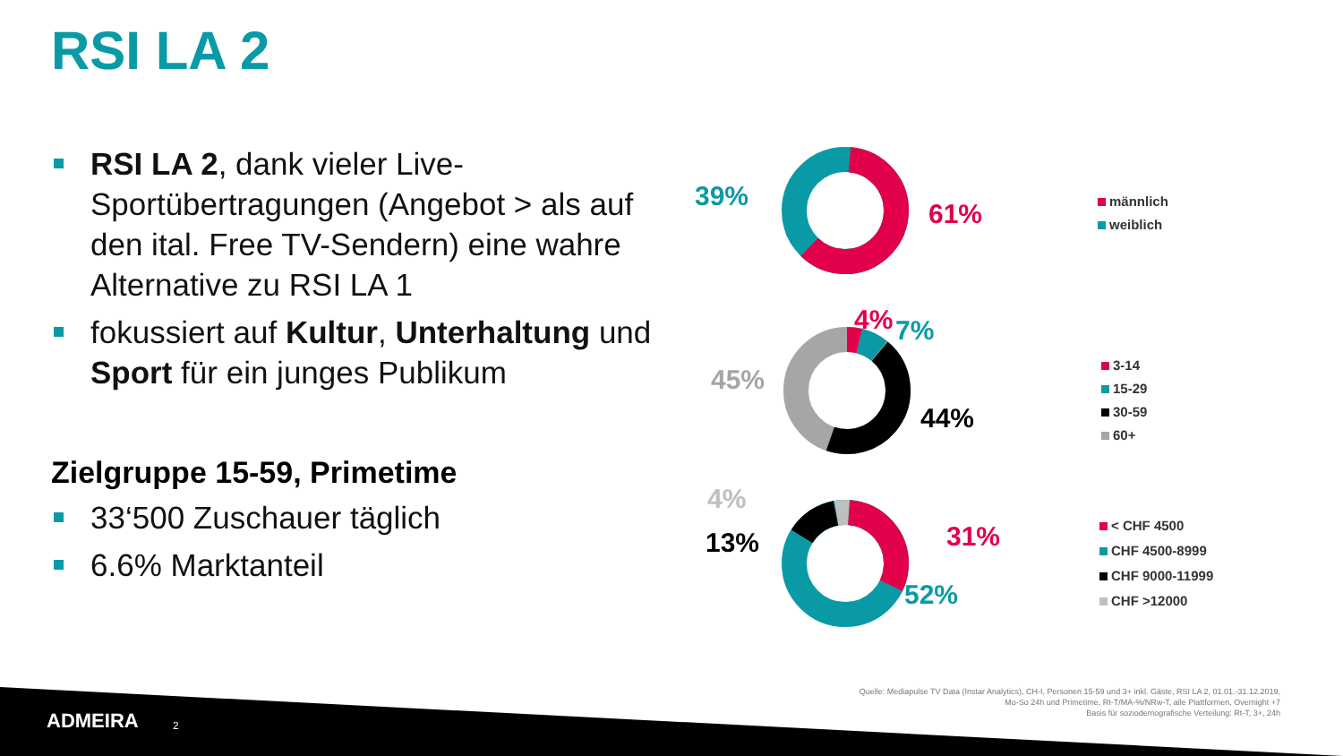RSI LA 2
RSI LA 2, dank vieler Live-Sportübertragungen (Angebot > als auf den ital. Free TV-Sendern) eine wahre Alternative zu RSI LA 1
fokussiert auf Kultur, Unterhaltung und Sport für ein junges Publikum
Zielgruppe 15-59, Primetime
33‘500 Zuschauer täglich
6.6% Marktanteil
39%
61%
männlich
weiblich
4% 7%
45%
44%
3-14
15-29
30-59
60+
4%
13% 31%
52%
< CHF 4500
CHF 4500-8999
CHF 9000-11999
CHF >12000
Quelle: Mediapulse TV Data (Instar Analytics), CH-I, Personen 15-59 und 3+ inkl. Gäste, RSI LA 2, 01.01.-31.12.2019,
Mo-So 24h und Primetime, Rt-T/MA-%/NRw-T, alle Plattformen, Overnight +7
Basis für soziodemografische Verteilung: Rt-T, 3+, 24h
ADMEIRA 2